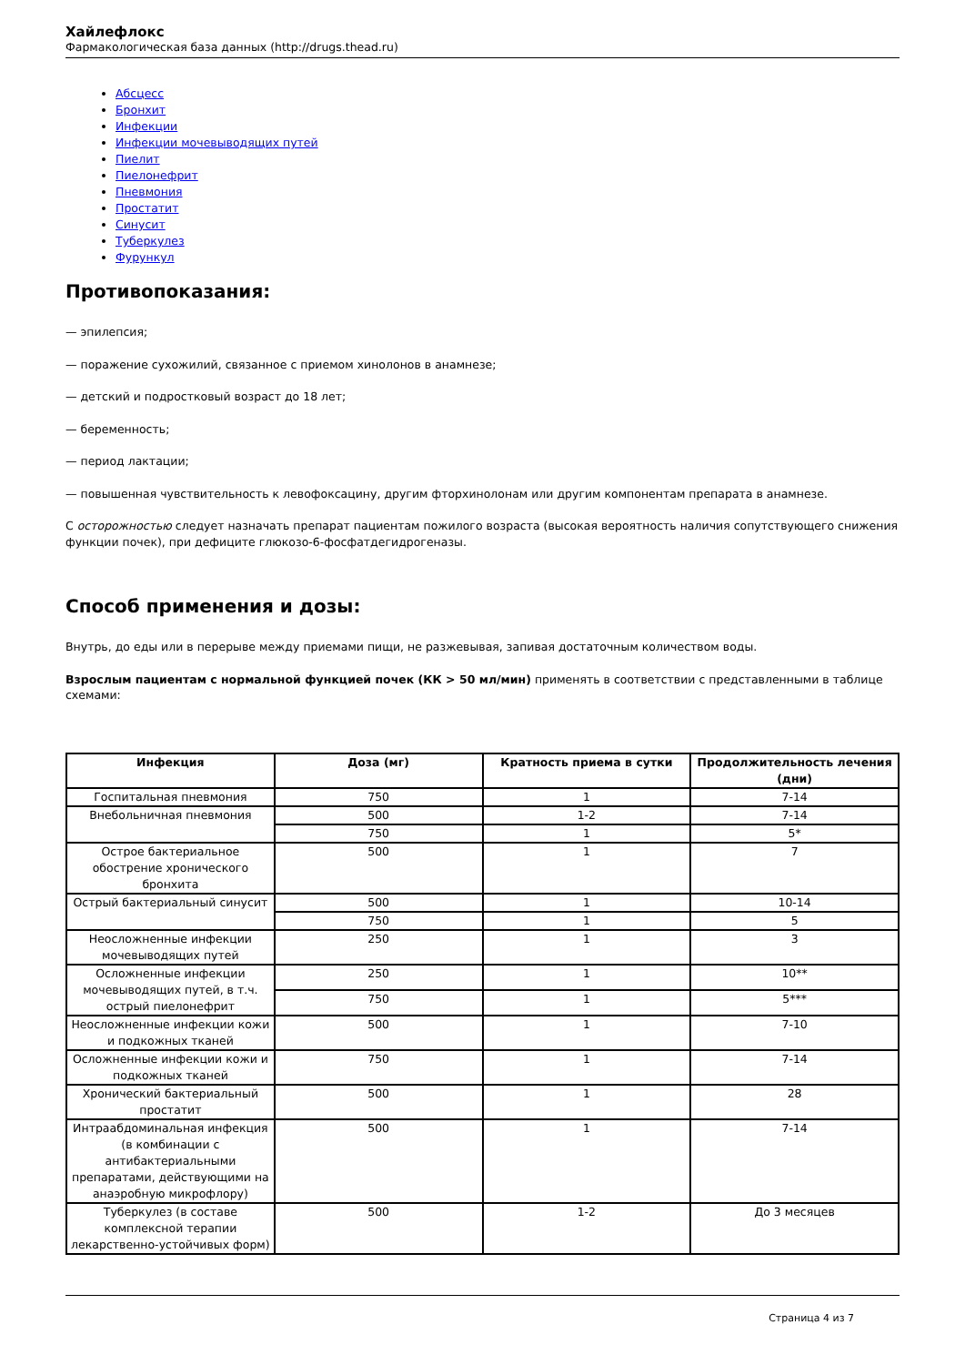Хайлефлокс
Фармакологическая база данных (http://drugs.thead.ru)
Абсцесс
Бронхит
Инфекции
Инфекции мочевыводящих путей
Пиелит
Пиелонефрит
Пневмония
Простатит
Синусит
Туберкулез
Фурункул
Противопоказания:
— эпилепсия;
— поражение сухожилий, связанное с приемом хинолонов в анамнезе;
— детский и подростковый возраст до 18 лет;
— беременность;
— период лактации;
— повышенная чувствительность к левофоксацину, другим фторхинолонам или другим компонентам препарата в анамнезе.
С осторожностью следует назначать препарат пациентам пожилого возраста (высокая вероятность наличия сопутствующего снижения функции почек), при дефиците глюкозо-6-фосфатдегидрогеназы.
Способ применения и дозы:
Внутрь, до еды или в перерыве между приемами пищи, не разжевывая, запивая достаточным количеством воды.
Взрослым пациентам с нормальной функцией почек (КК > 50 мл/мин) применять в соответствии с представленными в таблице схемами:
| Инфекция | Доза (мг) | Кратность приема в сутки | Продолжительность лечения (дни) |
| --- | --- | --- | --- |
| Госпитальная пневмония | 750 | 1 | 7-14 |
| Внебольничная пневмония | 500 | 1-2 | 7-14 |
| | 750 | 1 | 5* |
| Острое бактериальное обострение хронического бронхита | 500 | 1 | 7 |
| Острый бактериальный синусит | 500 | 1 | 10-14 |
| | 750 | 1 | 5 |
| Неосложненные инфекции мочевыводящих путей | 250 | 1 | 3 |
| Осложненные инфекции мочевыводящих путей, в т.ч. острый пиелонефрит | 250 | 1 | 10** |
| | 750 | 1 | 5*** |
| Неосложненные инфекции кожи и подкожных тканей | 500 | 1 | 7-10 |
| Осложненные инфекции кожи и подкожных тканей | 750 | 1 | 7-14 |
| Хронический бактериальный простатит | 500 | 1 | 28 |
| Интраабдоминальная инфекция (в комбинации с антибактериальными препаратами, действующими на анаэробную микрофлору) | 500 | 1 | 7-14 |
| Туберкулез (в составе комплексной терапии лекарственно-устойчивых форм) | 500 | 1-2 | До 3 месяцев |
Страница 4 из 7